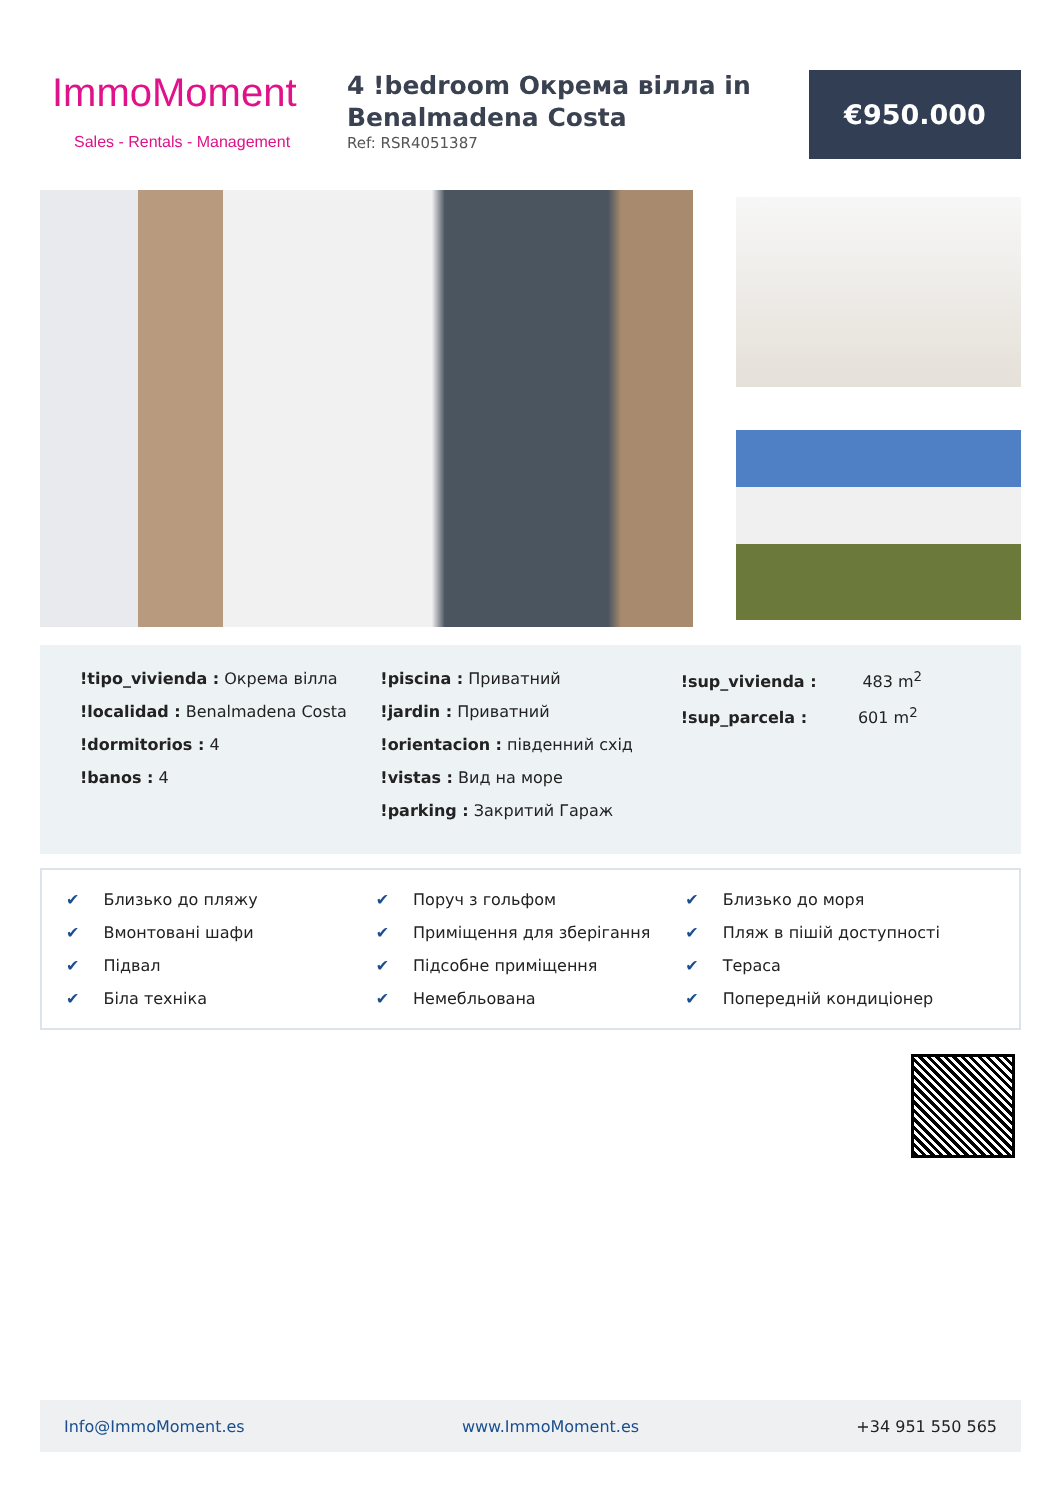ImmoMoment
Sales - Rentals - Management
4 !bedroom Окрема вілла in Benalmadena Costa
Ref: RSR4051387
€950.000
!tipo_vivienda : Окрема вілла
!localidad : Benalmadena Costa
!dormitorios : 4
!banos : 4
!piscina : Приватний
!jardin : Приватний
!orientacion : південний схід
!vistas : Вид на море
!parking : Закритий Гараж
!sup_vivienda : 483 m<sup>2</sup>
!sup_parcela : 601 m<sup>2</sup>
✔ Близько до пляжу
✔ Поруч з гольфом
✔ Близько до моря
✔ Вмонтовані шафи
✔ Приміщення для зберігання
✔ Пляж в пішій доступності
✔ Підвал
✔ Підсобне приміщення
✔ Тераса
✔ Біла техніка
✔ Немебльована
✔ Попередній кондиціонер
Info@ImmoMoment.es www.ImmoMoment.es +34 951 550 565